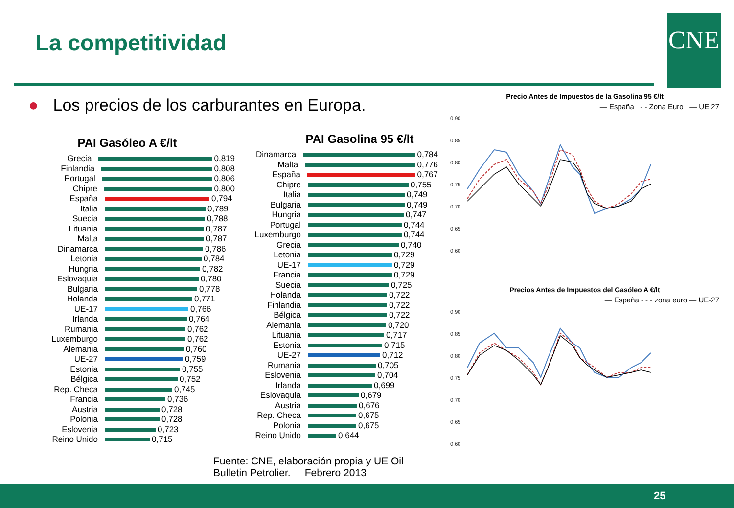La competitividad CNE
● Los precios de los carburantes en Europa.
PAI Gasóleo A €/lt
Grecia
0,819
Finlandia
0,808
Portugal
0,806
Chipre
0,800
España
0,794
Italia
0,789
Suecia
0,788
Lituania
0,787
Malta
0,787
Dinamarca
0,786
Letonia
0,784
Hungria
0,782
Eslovaquia
0,780
Bulgaria
0,778
Holanda
0,771
UE-17
0,766
Irlanda
0,764
Rumania
0,762
Luxemburgo
0,762
Alemania
0,760
UE-27
0,759
Estonia
0,755
Bélgica
0,752
Rep. Checa
0,745
Francia
0,736
Austria
0,728
Polonia
0,728
Eslovenia
0,723
Reino Unido
0,715
PAI Gasolina 95 €/lt
Dinamarca
0,784
Malta
0,776
España
0,767
Chipre
0,755
Italia
0,749
Bulgaria
0,749
Hungria
0,747
Portugal
0,744
Luxemburgo
0,744
Grecia
0,740
Letonia
0,729
UE-17
0,729
Francia
0,729
Suecia
0,725
Holanda
0,722
Finlandia
0,722
Bélgica
0,722
Alemania
0,720
Lituania
0,717
Estonia
0,715
UE-27
0,712
Rumania
0,705
Eslovenia
0,704
Irlanda
0,699
Eslovaquia
0,679
Austria
0,676
Rep. Checa
0,675
Polonia
0,675
Reino Unido
0,644
Precio Antes de Impuestos de la Gasolina 95 €/lt
— España - - Zona Euro — UE 27
0,90
0,85
0,80
0,75
0,70
0,65
0,60
Precios Antes de Impuestos del Gasóleo A €/lt
— España - - - zona euro — UE-27
0,90
0,85
0,80
0,75
0,70
0,65
0,60
Fuente: CNE, elaboración propia y UE Oil
Bulletin Petrolier. Febrero 2013
25